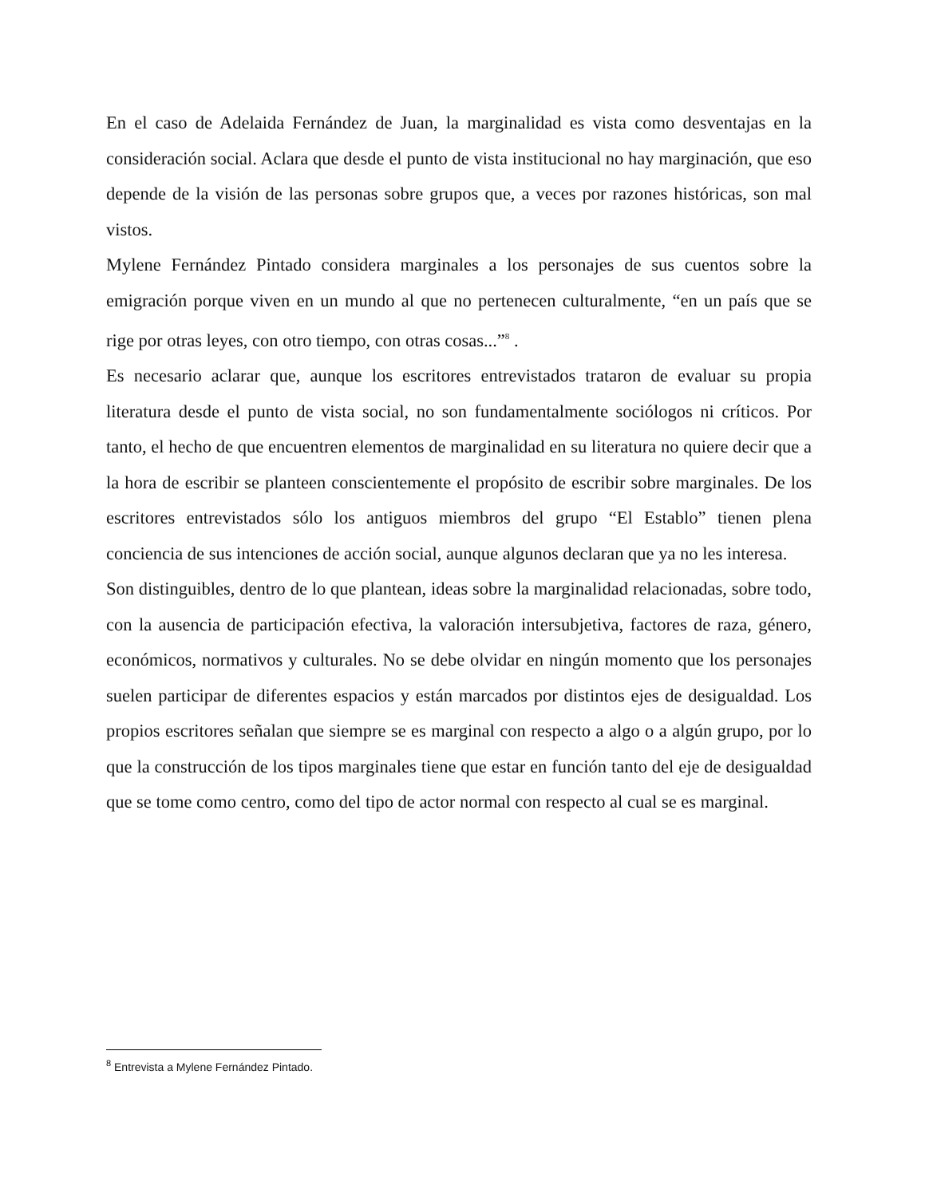En el caso de Adelaida Fernández de Juan, la marginalidad es vista como desventajas en la consideración social. Aclara que desde el punto de vista institucional no hay marginación, que eso depende de la visión de las personas sobre grupos que, a veces por razones históricas, son mal vistos.
Mylene Fernández Pintado considera marginales a los personajes de sus cuentos sobre la emigración porque viven en un mundo al que no pertenecen culturalmente, “en un país que se rige por otras leyes, con otro tiempo, con otras cosas...”<sup>8</sup> .
Es necesario aclarar que, aunque los escritores entrevistados trataron de evaluar su propia literatura desde el punto de vista social, no son fundamentalmente sociólogos ni críticos. Por tanto, el hecho de que encuentren elementos de marginalidad en su literatura no quiere decir que a la hora de escribir se planteen conscientemente el propósito de escribir sobre marginales. De los escritores entrevistados sólo los antiguos miembros del grupo “El Establo” tienen plena conciencia de sus intenciones de acción social, aunque algunos declaran que ya no les interesa.
Son distinguibles, dentro de lo que plantean, ideas sobre la marginalidad relacionadas, sobre todo, con la ausencia de participación efectiva, la valoración intersubjetiva, factores de raza, género, económicos, normativos y culturales. No se debe olvidar en ningún momento que los personajes suelen participar de diferentes espacios y están marcados por distintos ejes de desigualdad. Los propios escritores señalan que siempre se es marginal con respecto a algo o a algún grupo, por lo que la construcción de los tipos marginales tiene que estar en función tanto del eje de desigualdad que se tome como centro, como del tipo de actor normal con respecto al cual se es marginal.
<sup>8</sup> Entrevista a Mylene Fernández Pintado.